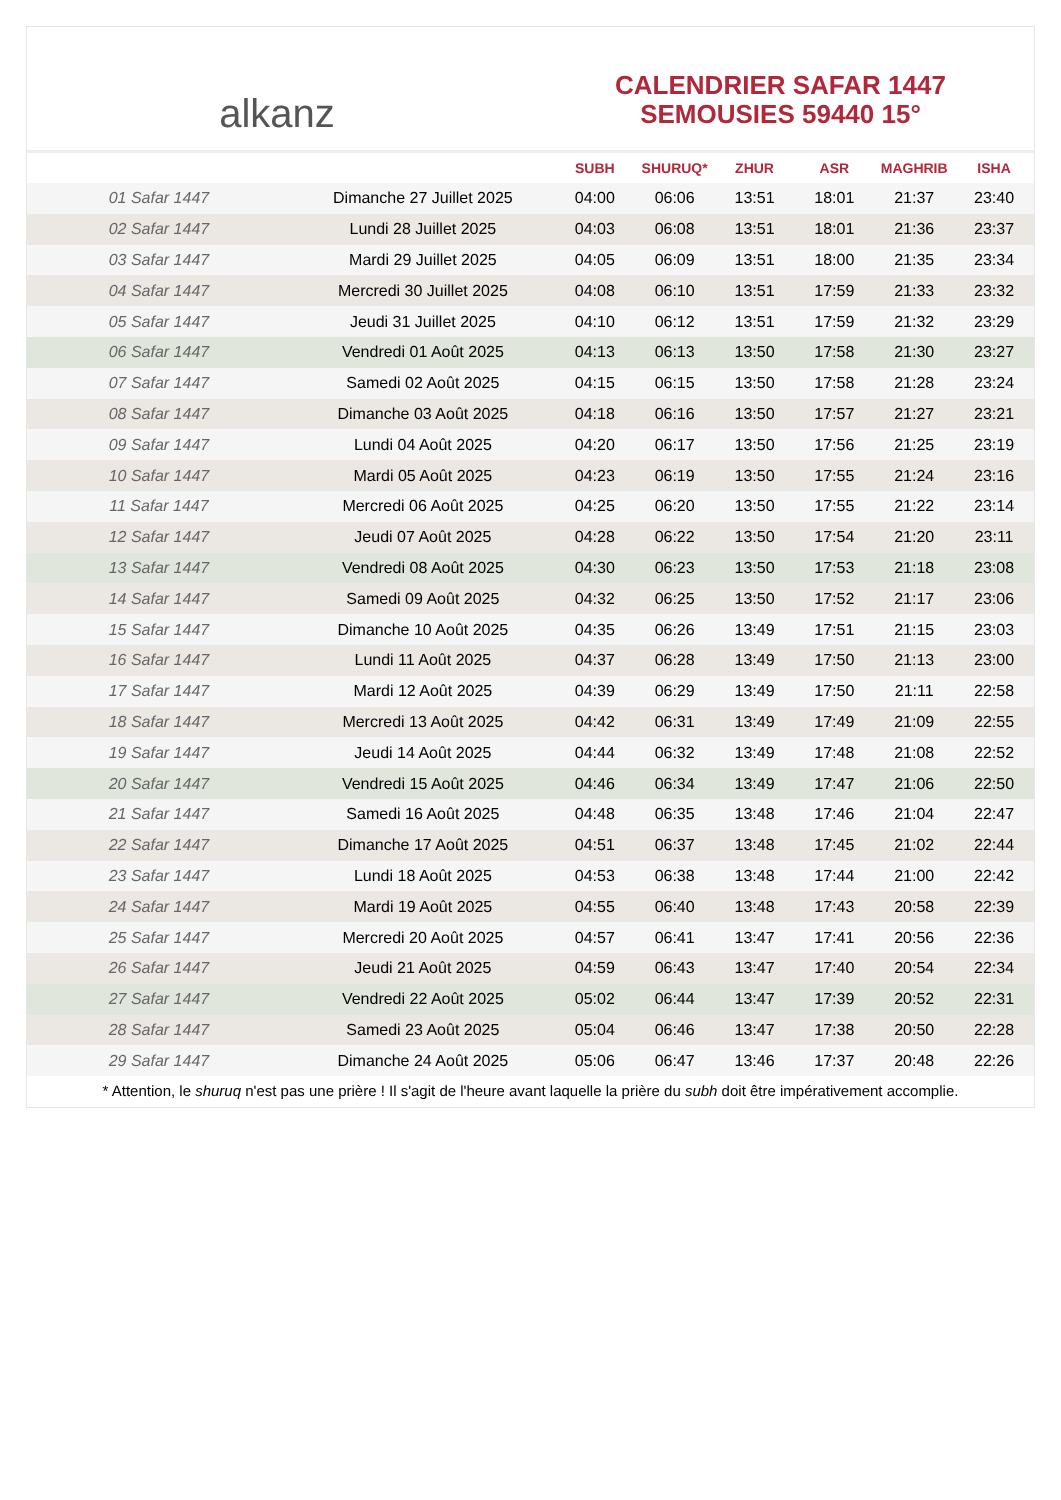alkanz
CALENDRIER SAFAR 1447
SEMOUSIES 59440 15°
| | | SUBH | SHURUQ* | ZHUR | ASR | MAGHRIB | ISHA |
| --- | --- | --- | --- | --- | --- | --- | --- |
| 01 Safar 1447 | Dimanche 27 Juillet 2025 | 04:00 | 06:06 | 13:51 | 18:01 | 21:37 | 23:40 |
| 02 Safar 1447 | Lundi 28 Juillet 2025 | 04:03 | 06:08 | 13:51 | 18:01 | 21:36 | 23:37 |
| 03 Safar 1447 | Mardi 29 Juillet 2025 | 04:05 | 06:09 | 13:51 | 18:00 | 21:35 | 23:34 |
| 04 Safar 1447 | Mercredi 30 Juillet 2025 | 04:08 | 06:10 | 13:51 | 17:59 | 21:33 | 23:32 |
| 05 Safar 1447 | Jeudi 31 Juillet 2025 | 04:10 | 06:12 | 13:51 | 17:59 | 21:32 | 23:29 |
| 06 Safar 1447 | Vendredi 01 Août 2025 | 04:13 | 06:13 | 13:50 | 17:58 | 21:30 | 23:27 |
| 07 Safar 1447 | Samedi 02 Août 2025 | 04:15 | 06:15 | 13:50 | 17:58 | 21:28 | 23:24 |
| 08 Safar 1447 | Dimanche 03 Août 2025 | 04:18 | 06:16 | 13:50 | 17:57 | 21:27 | 23:21 |
| 09 Safar 1447 | Lundi 04 Août 2025 | 04:20 | 06:17 | 13:50 | 17:56 | 21:25 | 23:19 |
| 10 Safar 1447 | Mardi 05 Août 2025 | 04:23 | 06:19 | 13:50 | 17:55 | 21:24 | 23:16 |
| 11 Safar 1447 | Mercredi 06 Août 2025 | 04:25 | 06:20 | 13:50 | 17:55 | 21:22 | 23:14 |
| 12 Safar 1447 | Jeudi 07 Août 2025 | 04:28 | 06:22 | 13:50 | 17:54 | 21:20 | 23:11 |
| 13 Safar 1447 | Vendredi 08 Août 2025 | 04:30 | 06:23 | 13:50 | 17:53 | 21:18 | 23:08 |
| 14 Safar 1447 | Samedi 09 Août 2025 | 04:32 | 06:25 | 13:50 | 17:52 | 21:17 | 23:06 |
| 15 Safar 1447 | Dimanche 10 Août 2025 | 04:35 | 06:26 | 13:49 | 17:51 | 21:15 | 23:03 |
| 16 Safar 1447 | Lundi 11 Août 2025 | 04:37 | 06:28 | 13:49 | 17:50 | 21:13 | 23:00 |
| 17 Safar 1447 | Mardi 12 Août 2025 | 04:39 | 06:29 | 13:49 | 17:50 | 21:11 | 22:58 |
| 18 Safar 1447 | Mercredi 13 Août 2025 | 04:42 | 06:31 | 13:49 | 17:49 | 21:09 | 22:55 |
| 19 Safar 1447 | Jeudi 14 Août 2025 | 04:44 | 06:32 | 13:49 | 17:48 | 21:08 | 22:52 |
| 20 Safar 1447 | Vendredi 15 Août 2025 | 04:46 | 06:34 | 13:49 | 17:47 | 21:06 | 22:50 |
| 21 Safar 1447 | Samedi 16 Août 2025 | 04:48 | 06:35 | 13:48 | 17:46 | 21:04 | 22:47 |
| 22 Safar 1447 | Dimanche 17 Août 2025 | 04:51 | 06:37 | 13:48 | 17:45 | 21:02 | 22:44 |
| 23 Safar 1447 | Lundi 18 Août 2025 | 04:53 | 06:38 | 13:48 | 17:44 | 21:00 | 22:42 |
| 24 Safar 1447 | Mardi 19 Août 2025 | 04:55 | 06:40 | 13:48 | 17:43 | 20:58 | 22:39 |
| 25 Safar 1447 | Mercredi 20 Août 2025 | 04:57 | 06:41 | 13:47 | 17:41 | 20:56 | 22:36 |
| 26 Safar 1447 | Jeudi 21 Août 2025 | 04:59 | 06:43 | 13:47 | 17:40 | 20:54 | 22:34 |
| 27 Safar 1447 | Vendredi 22 Août 2025 | 05:02 | 06:44 | 13:47 | 17:39 | 20:52 | 22:31 |
| 28 Safar 1447 | Samedi 23 Août 2025 | 05:04 | 06:46 | 13:47 | 17:38 | 20:50 | 22:28 |
| 29 Safar 1447 | Dimanche 24 Août 2025 | 05:06 | 06:47 | 13:46 | 17:37 | 20:48 | 22:26 |
* Attention, le shuruq n'est pas une prière ! Il s'agit de l'heure avant laquelle la prière du subh doit être impérativement accomplie.